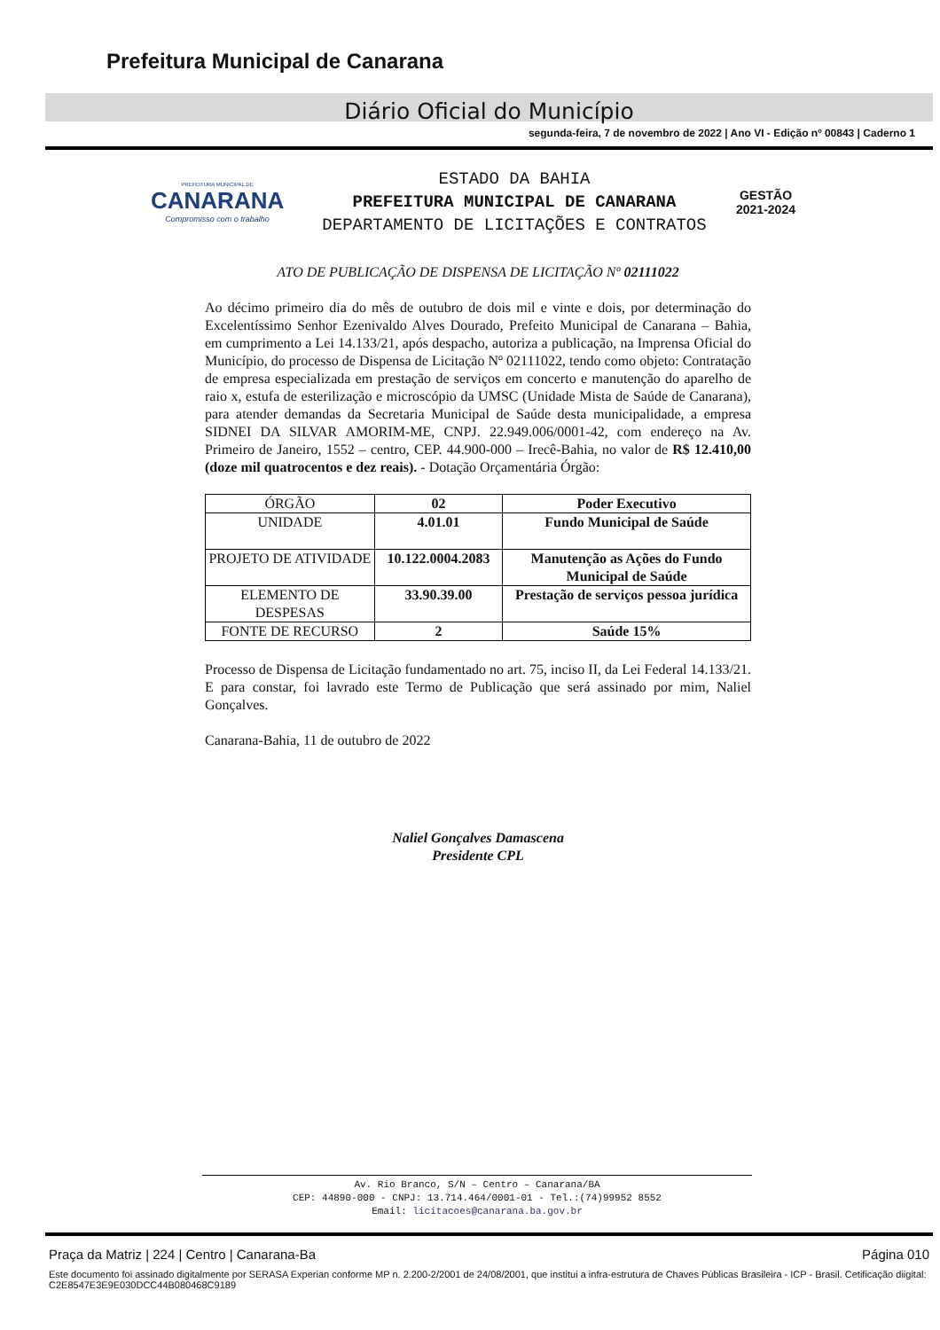Prefeitura Municipal de Canarana
Diário Oficial do Município
segunda-feira, 7 de novembro de 2022 | Ano VI - Edição nº 00843 | Caderno 1
PREFEITURA MUNICIPAL DE
CANARANA
Compromisso com o trabalho
ESTADO DA BAHIA
PREFEITURA MUNICIPAL DE CANARANA
DEPARTAMENTO DE LICITAÇÕES E CONTRATOS
GESTÃO
2021-2024
ATO DE PUBLICAÇÃO DE DISPENSA DE LICITAÇÃO Nº 02111022
Ao décimo primeiro dia do mês de outubro de dois mil e vinte e dois, por determinação do Excelentíssimo Senhor Ezenivaldo Alves Dourado, Prefeito Municipal de Canarana – Bahia, em cumprimento a Lei 14.133/21, após despacho, autoriza a publicação, na Imprensa Oficial do Município, do processo de Dispensa de Licitação Nº 02111022, tendo como objeto: Contratação de empresa especializada em prestação de serviços em concerto e manutenção do aparelho de raio x, estufa de esterilização e microscópio da UMSC (Unidade Mista de Saúde de Canarana), para atender demandas da Secretaria Municipal de Saúde desta municipalidade, a empresa SIDNEI DA SILVAR AMORIM-ME, CNPJ. 22.949.006/0001-42, com endereço na Av. Primeiro de Janeiro, 1552 – centro, CEP. 44.900-000 – Irecê-Bahia, no valor de R$ 12.410,00 (doze mil quatrocentos e dez reais). - Dotação Orçamentária Órgão:
| ÓRGÃO | 02 | Poder Executivo |
| UNIDADE | 4.01.01 | Fundo Municipal de Saúde |
| PROJETO DE ATIVIDADE | 10.122.0004.2083 | Manutenção as Ações do Fundo Municipal de Saúde |
| ELEMENTO DE DESPESAS | 33.90.39.00 | Prestação de serviços pessoa jurídica |
| FONTE DE RECURSO | 2 | Saúde 15% |
Processo de Dispensa de Licitação fundamentado no art. 75, inciso II, da Lei Federal 14.133/21. E para constar, foi lavrado este Termo de Publicação que será assinado por mim, Naliel Gonçalves.
Canarana-Bahia, 11 de outubro de 2022
Naliel Gonçalves Damascena
Presidente CPL
Av. Rio Branco, S/N – Centro – Canarana/BA
CEP: 44890-000 - CNPJ: 13.714.464/0001-01 - Tel.:(74)99952 8552
Email: licitacoes@canarana.ba.gov.br
Praça da Matriz | 224 | Centro | Canarana-Ba Página 010
Este documento foi assinado digitalmente por SERASA Experian conforme MP n. 2.200-2/2001 de 24/08/2001, que institui a infra-estrutura de Chaves Públicas Brasileira - ICP - Brasil. Cetificação diigital: C2E8547E3E9E030DCC44B080468C9189